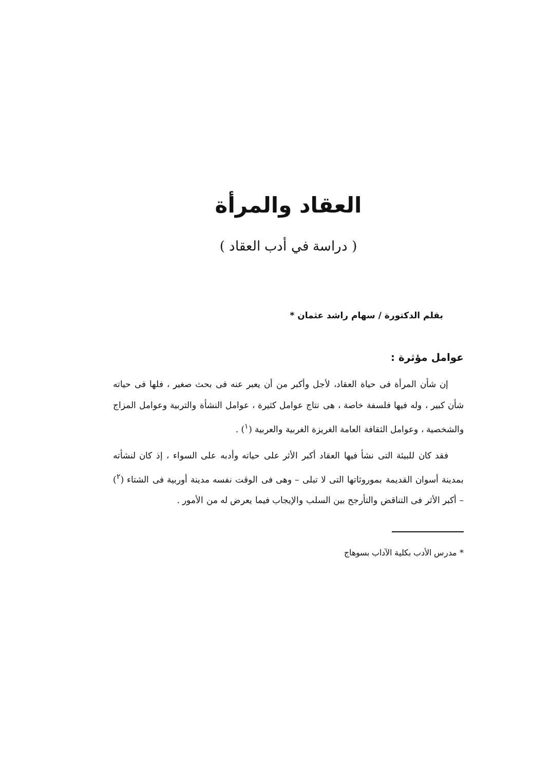العقاد والمرأة
( دراسة في أدب العقاد )
بقلم الدكتورة / سهام راشد عثمان *
عوامل مؤثرة :
إن شأن المرأة فى حياة العقاد، لأجل وأكبر من أن يعبر عنه فى بحث صغير ، فلها فى حياته شأن كبير ، وله فيها فلسفة خاصة ، هى نتاج عوامل كثيرة ، عوامل النشأة والتربية وعوامل المزاج والشخصية ، وعوامل الثقافة العامة الغريزة الغربية والعربية (<sup>١</sup>) .
فقد كان للبيئة التى نشأ فيها العقاد أكبر الأثر على حياته وأدبه على السواء ، إذ كان لنشأته بمدينة أسوان القديمة بموروثاتها التى لا تبلى – وهى فى الوقت نفسه مدينة أوربية فى الشتاء (<sup>٢</sup>) – أكبر الأثر فى التناقض والتأرجح بين السلب والإيجاب فيما يعرض له من الأمور .
* مدرس الأدب بكلية الآداب بسوهاج